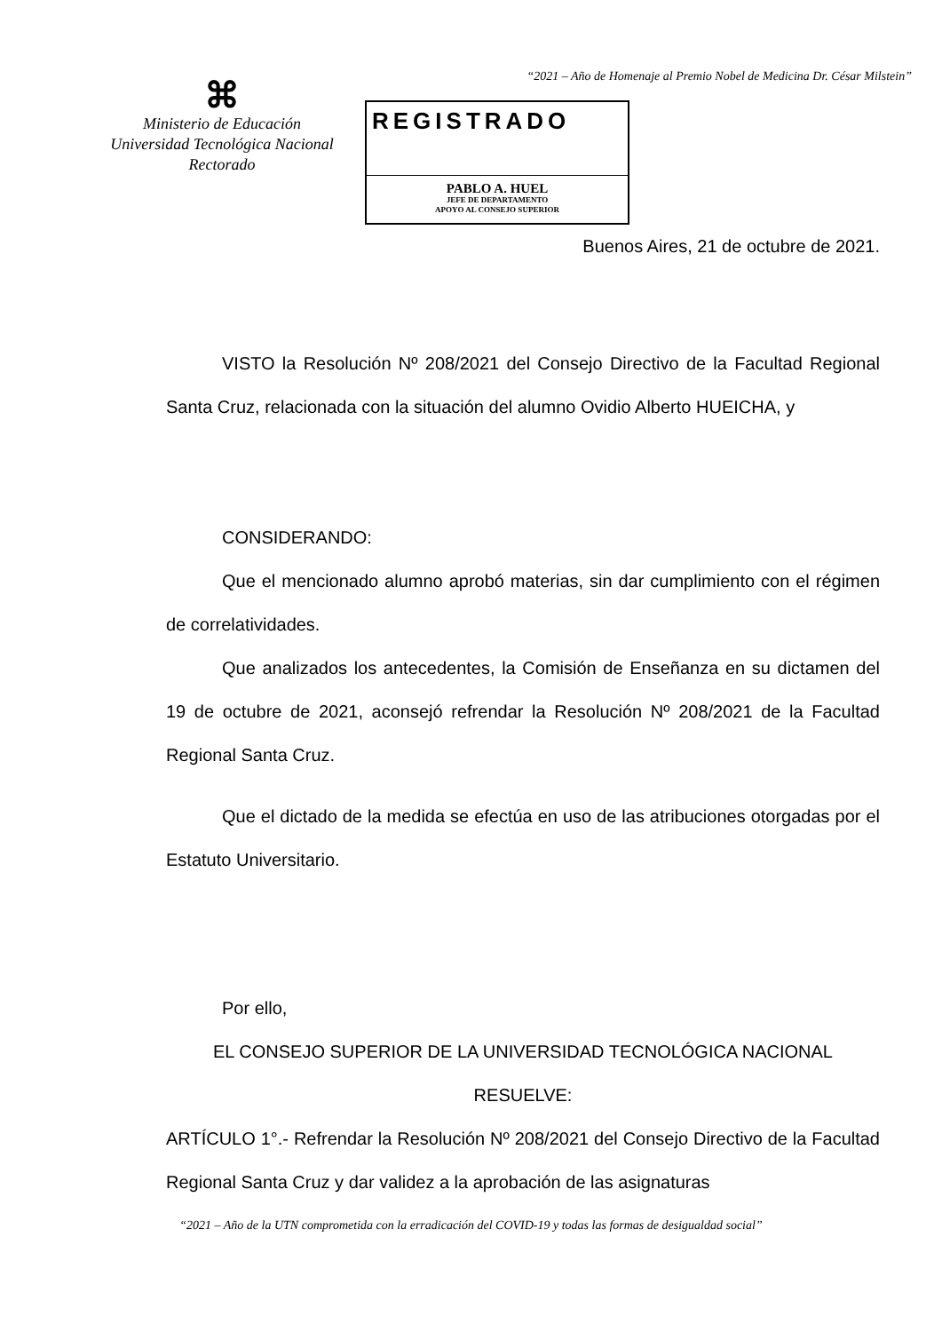“2021 – Año de Homenaje al Premio Nobel de Medicina Dr. César Milstein”
⌘
Ministerio de Educación
Universidad Tecnológica Nacional
Rectorado
REGISTRADO
PABLO A. HUEL
JEFE DE DEPARTAMENTO
APOYO AL CONSEJO SUPERIOR
Buenos Aires, 21 de octubre de 2021.
VISTO la Resolución Nº 208/2021 del Consejo Directivo de la Facultad Regional Santa Cruz, relacionada con la situación del alumno Ovidio Alberto HUEICHA, y
CONSIDERANDO:
Que el mencionado alumno aprobó materias, sin dar cumplimiento con el régimen de correlatividades.
Que analizados los antecedentes, la Comisión de Enseñanza en su dictamen del 19 de octubre de 2021, aconsejó refrendar la Resolución Nº 208/2021 de la Facultad Regional Santa Cruz.
Que el dictado de la medida se efectúa en uso de las atribuciones otorgadas por el Estatuto Universitario.
Por ello,
EL CONSEJO SUPERIOR DE LA UNIVERSIDAD TECNOLÓGICA NACIONAL
RESUELVE:
ARTÍCULO 1°.- Refrendar la Resolución Nº 208/2021 del Consejo Directivo de la Facultad Regional Santa Cruz y dar validez a la aprobación de las asignaturas
“2021 – Año de la UTN comprometida con la erradicación del COVID-19 y todas las formas de desigualdad social”